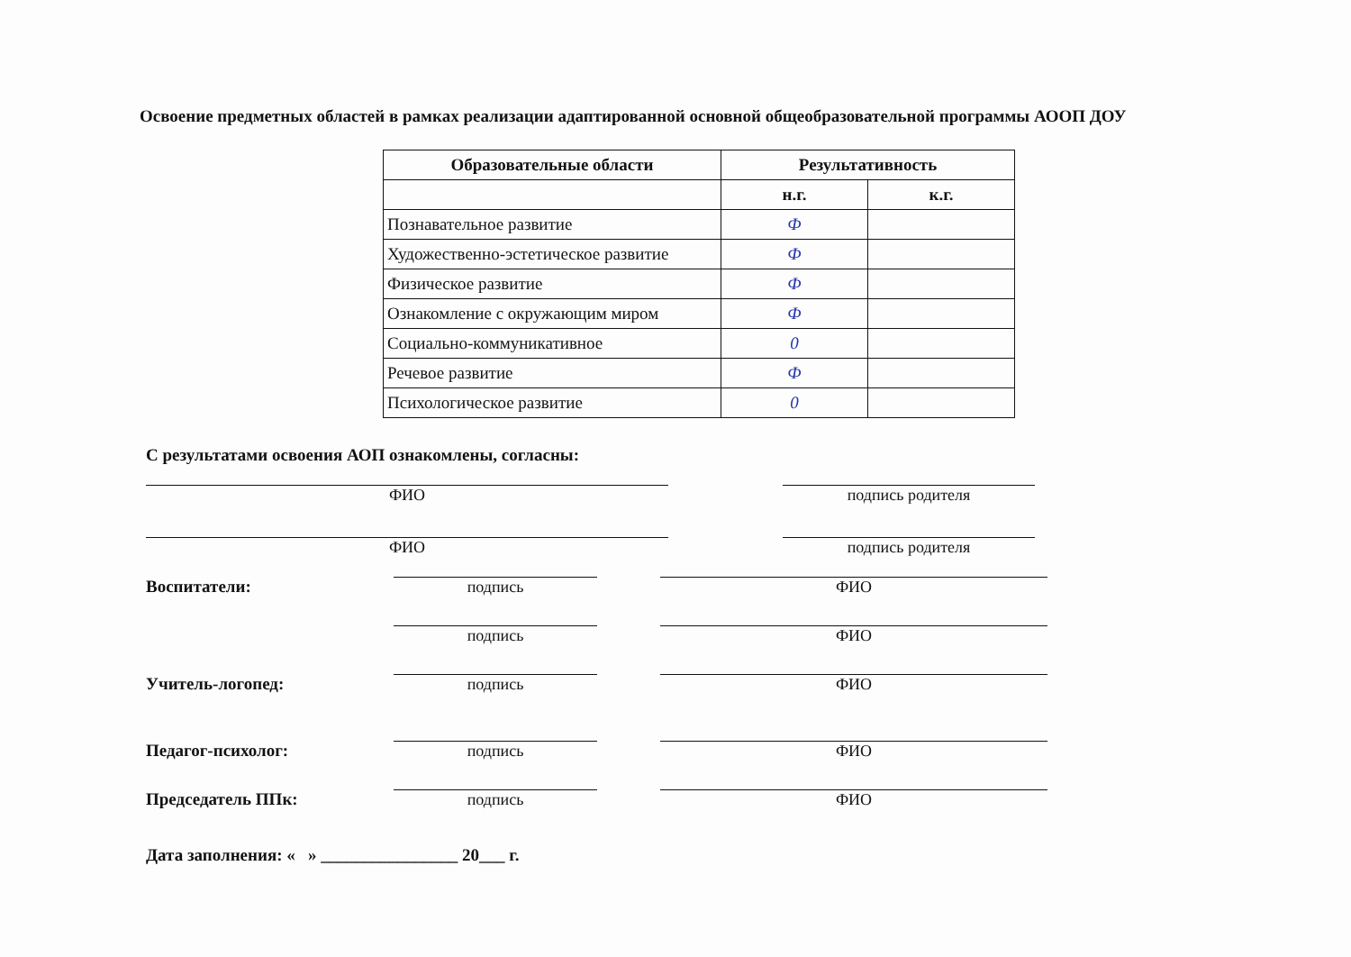Освоение предметных областей в рамках реализации адаптированной основной общеобразовательной программы АООП ДОУ
| Образовательные области | Результативность | |
| --- | --- | --- |
| | н.г. | к.г. |
| Познавательное развитие | Ф | |
| Художественно-эстетическое развитие | Ф | |
| Физическое развитие | Ф | |
| Ознакомление с окружающим миром | Ф | |
| Социально-коммуникативное | 0 | |
| Речевое развитие | Ф | |
| Психологическое развитие | 0 | |
С результатами освоения АОП ознакомлены, согласны:
ФИО
подпись родителя
ФИО
подпись родителя
Воспитатели:
подпись
ФИО
подпись
ФИО
Учитель-логопед:
подпись
ФИО
Педагог-психолог:
подпись
ФИО
Председатель ППк:
подпись
ФИО
Дата заполнения: « » ________________ 20___ г.